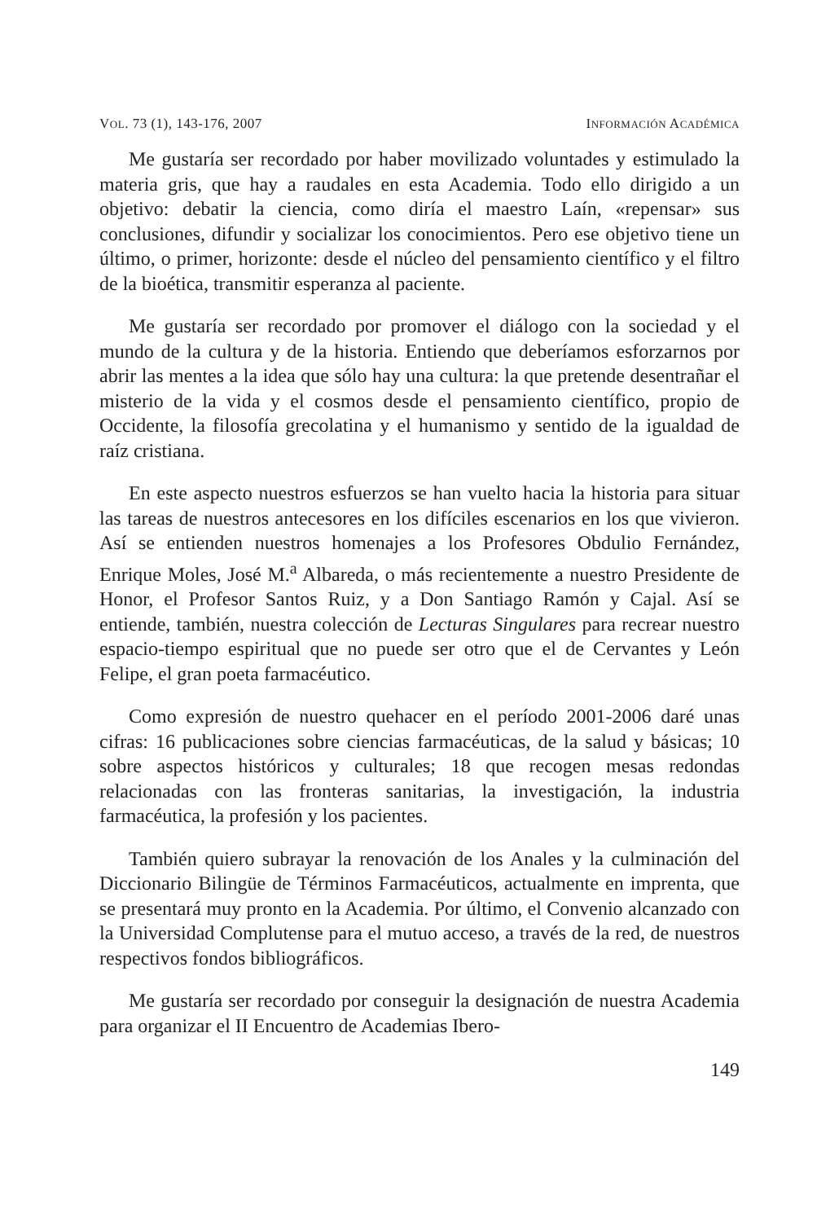VOL. 73 (1), 143-176, 2007 INFORMACIÓN ACADÉMICA
Me gustaría ser recordado por haber movilizado voluntades y estimulado la materia gris, que hay a raudales en esta Academia. Todo ello dirigido a un objetivo: debatir la ciencia, como diría el maestro Laín, «repensar» sus conclusiones, difundir y socializar los conocimientos. Pero ese objetivo tiene un último, o primer, horizonte: desde el núcleo del pensamiento científico y el filtro de la bioética, transmitir esperanza al paciente.
Me gustaría ser recordado por promover el diálogo con la sociedad y el mundo de la cultura y de la historia. Entiendo que deberíamos esforzarnos por abrir las mentes a la idea que sólo hay una cultura: la que pretende desentrañar el misterio de la vida y el cosmos desde el pensamiento científico, propio de Occidente, la filosofía grecolatina y el humanismo y sentido de la igualdad de raíz cristiana.
En este aspecto nuestros esfuerzos se han vuelto hacia la historia para situar las tareas de nuestros antecesores en los difíciles escenarios en los que vivieron. Así se entienden nuestros homenajes a los Profesores Obdulio Fernández, Enrique Moles, José M.<sup>a</sup> Albareda, o más recientemente a nuestro Presidente de Honor, el Profesor Santos Ruiz, y a Don Santiago Ramón y Cajal. Así se entiende, también, nuestra colección de Lecturas Singulares para recrear nuestro espacio-tiempo espiritual que no puede ser otro que el de Cervantes y León Felipe, el gran poeta farmacéutico.
Como expresión de nuestro quehacer en el período 2001-2006 daré unas cifras: 16 publicaciones sobre ciencias farmacéuticas, de la salud y básicas; 10 sobre aspectos históricos y culturales; 18 que recogen mesas redondas relacionadas con las fronteras sanitarias, la investigación, la industria farmacéutica, la profesión y los pacientes.
También quiero subrayar la renovación de los Anales y la culminación del Diccionario Bilingüe de Términos Farmacéuticos, actualmente en imprenta, que se presentará muy pronto en la Academia. Por último, el Convenio alcanzado con la Universidad Complutense para el mutuo acceso, a través de la red, de nuestros respectivos fondos bibliográficos.
Me gustaría ser recordado por conseguir la designación de nuestra Academia para organizar el II Encuentro de Academias Ibero-
149